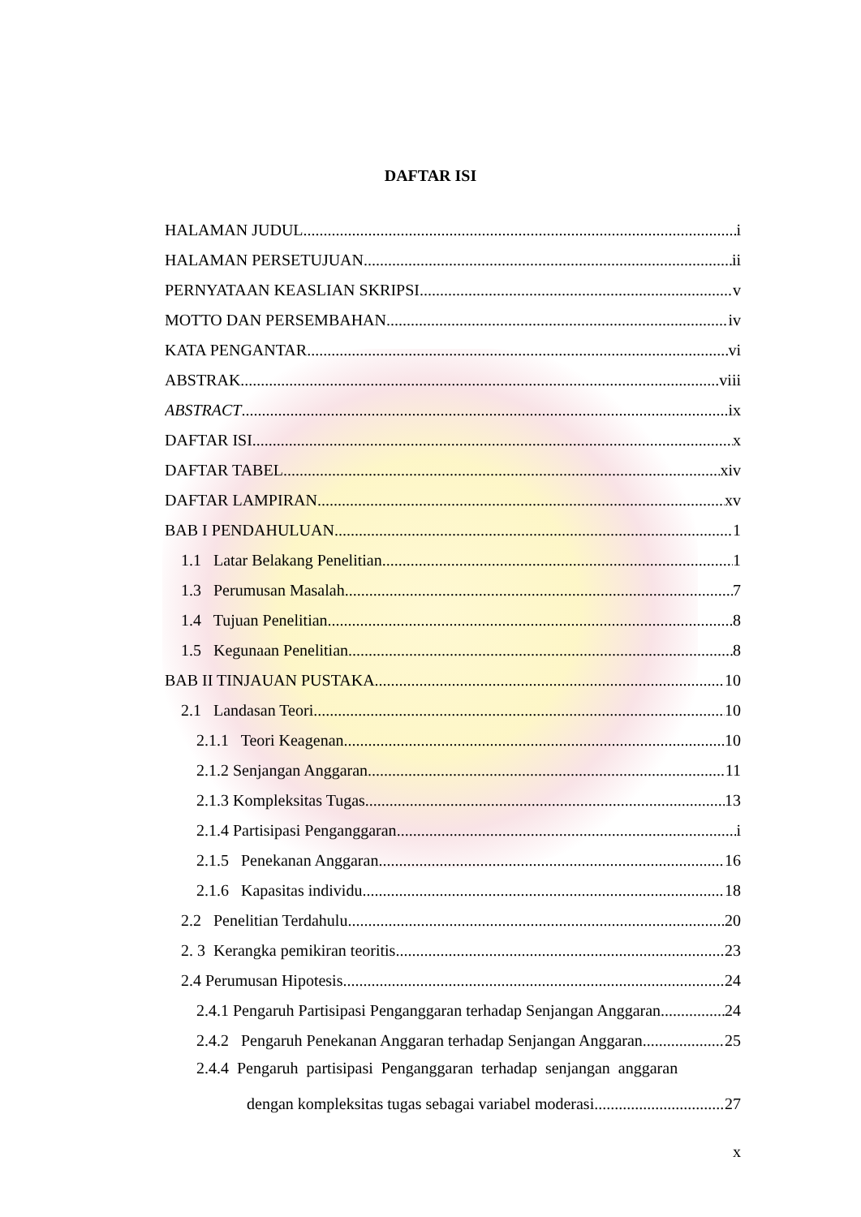DAFTAR ISI
HALAMAN JUDUL i
HALAMAN PERSETUJUAN ii
PERNYATAAN KEASLIAN SKRIPSI v
MOTTO DAN PERSEMBAHAN iv
KATA PENGANTAR vi
ABSTRAK viii
ABSTRACT ix
DAFTAR ISI x
DAFTAR TABEL xiv
DAFTAR LAMPIRAN xv
BAB I PENDAHULUAN 1
1.1 Latar Belakang Penelitian 1
1.3 Perumusan Masalah 7
1.4 Tujuan Penelitian 8
1.5 Kegunaan Penelitian 8
BAB II TINJAUAN PUSTAKA 10
2.1 Landasan Teori 10
2.1.1 Teori Keagenan 10
2.1.2 Senjangan Anggaran 11
2.1.3 Kompleksitas Tugas 13
2.1.4 Partisipasi Penganggaran i
2.1.5 Penekanan Anggaran 16
2.1.6 Kapasitas individu 18
2.2 Penelitian Terdahulu 20
2. 3 Kerangka pemikiran teoritis 23
2.4 Perumusan Hipotesis 24
2.4.1 Pengaruh Partisipasi Penganggaran terhadap Senjangan Anggaran 24
2.4.2 Pengaruh Penekanan Anggaran terhadap Senjangan Anggaran 25
2.4.4 Pengaruh partisipasi Penganggaran terhadap senjangan anggaran
dengan kompleksitas tugas sebagai variabel moderasi 27
x